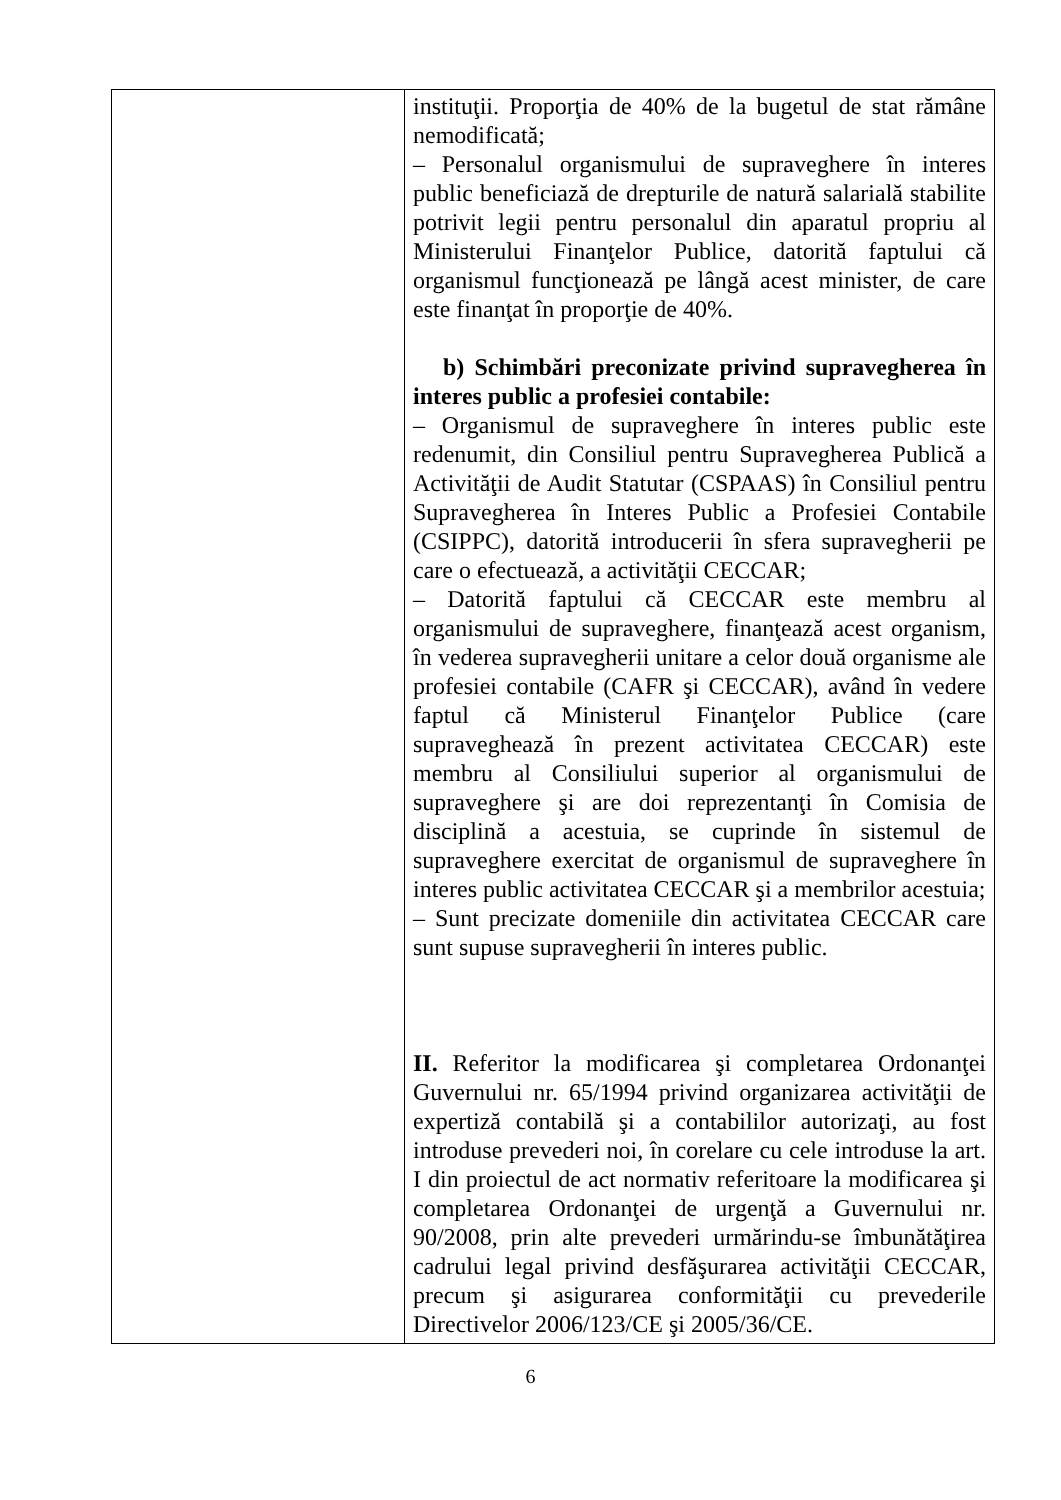| | instituţii. Proporţia de 40% de la bugetul de stat rămâne nemodificată; – Personalul organismului de supraveghere în interes public beneficiază de drepturile de natură salarială stabilite potrivit legii pentru personalul din aparatul propriu al Ministerului Finanţelor Publice, datorită faptului că organismul funcţionează pe lângă acest minister, de care este finanţat în proporţie de 40%. b) Schimbări preconizate privind supravegherea în interes public a profesiei contabile: – Organismul de supraveghere în interes public este redenumit, din Consiliul pentru Supravegherea Publică a Activităţii de Audit Statutar (CSPAAS) în Consiliul pentru Supravegherea în Interes Public a Profesiei Contabile (CSIPPC), datorită introducerii în sfera supravegherii pe care o efectuează, a activităţii CECCAR; – Datorită faptului că CECCAR este membru al organismului de supraveghere, finanţează acest organism, în vederea supravegherii unitare a celor două organisme ale profesiei contabile (CAFR şi CECCAR), având în vedere faptul că Ministerul Finanţelor Publice (care supraveghează în prezent activitatea CECCAR) este membru al Consiliului superior al organismului de supraveghere şi are doi reprezentanţi în Comisia de disciplină a acestuia, se cuprinde în sistemul de supraveghere exercitat de organismul de supraveghere în interes public activitatea CECCAR şi a membrilor acestuia; – Sunt precizate domeniile din activitatea CECCAR care sunt supuse supravegherii în interes public. II. Referitor la modificarea şi completarea Ordonanţei Guvernului nr. 65/1994 privind organizarea activităţii de expertiză contabilă şi a contabililor autorizaţi, au fost introduse prevederi noi, în corelare cu cele introduse la art. I din proiectul de act normativ referitoare la modificarea şi completarea Ordonanţei de urgenţă a Guvernului nr. 90/2008, prin alte prevederi urmărindu-se îmbunătăţirea cadrului legal privind desfăşurarea activităţii CECCAR, precum şi asigurarea conformităţii cu prevederile Directivelor 2006/123/CE şi 2005/36/CE. |
6